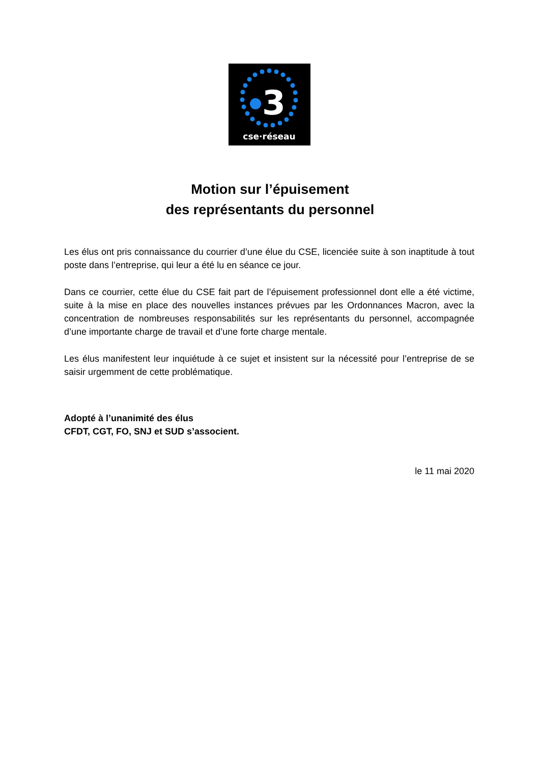3
cse·réseau
Motion sur l’épuisement
des représentants du personnel
Les élus ont pris connaissance du courrier d’une élue du CSE, licenciée suite à son inaptitude à tout poste dans l’entreprise, qui leur a été lu en séance ce jour.
Dans ce courrier, cette élue du CSE fait part de l’épuisement professionnel dont elle a été victime, suite à la mise en place des nouvelles instances prévues par les Ordonnances Macron, avec la concentration de nombreuses responsabilités sur les représentants du personnel, accompagnée d’une importante charge de travail et d’une forte charge mentale.
Les élus manifestent leur inquiétude à ce sujet et insistent sur la nécessité pour l’entreprise de se saisir urgemment de cette problématique.
Adopté à l’unanimité des élus
CFDT, CGT, FO, SNJ et SUD s’associent.
le 11 mai 2020